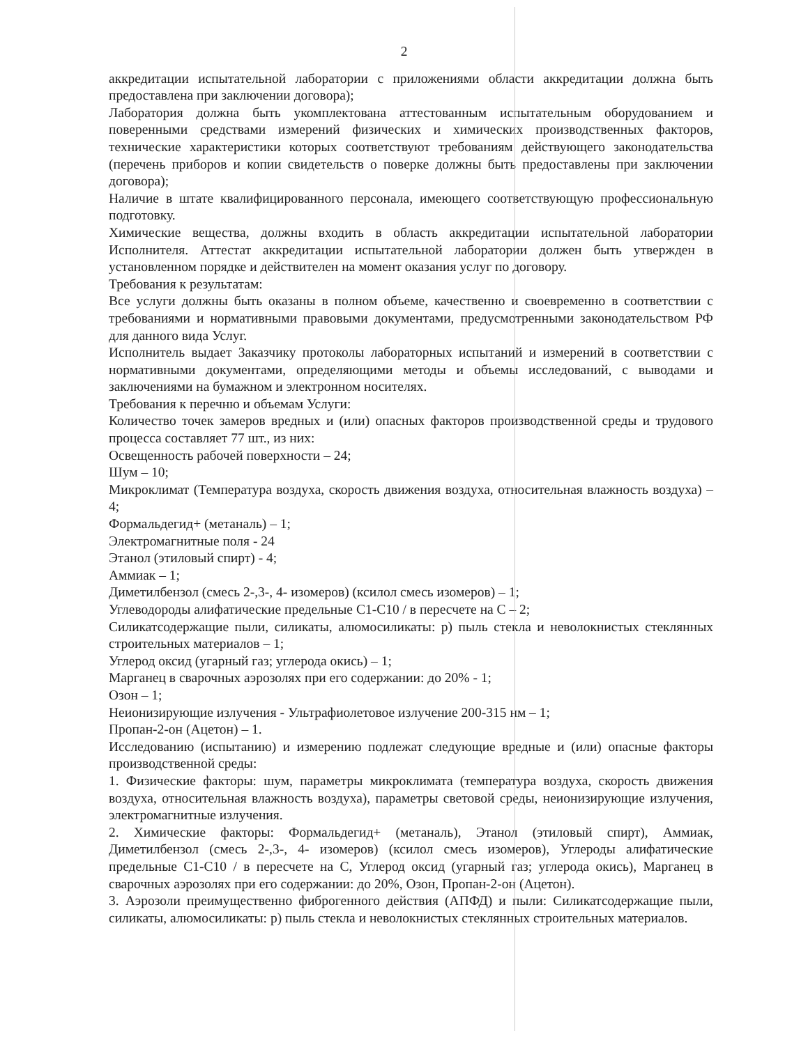2
аккредитации испытательной лаборатории с приложениями области аккредитации должна быть предоставлена при заключении договора);
Лаборатория должна быть укомплектована аттестованным испытательным оборудованием и поверенными средствами измерений физических и химических производственных факторов, технические характеристики которых соответствуют требованиям действующего законодательства (перечень приборов и копии свидетельств о поверке должны быть предоставлены при заключении договора);
Наличие в штате квалифицированного персонала, имеющего соответствующую профессиональную подготовку.
Химические вещества, должны входить в область аккредитации испытательной лаборатории Исполнителя. Аттестат аккредитации испытательной лаборатории должен быть утвержден в установленном порядке и действителен на момент оказания услуг по договору.
Требования к результатам:
Все услуги должны быть оказаны в полном объеме, качественно и своевременно в соответствии с требованиями и нормативными правовыми документами, предусмотренными законодательством РФ для данного вида Услуг.
Исполнитель выдает Заказчику протоколы лабораторных испытаний и измерений в соответствии с нормативными документами, определяющими методы и объемы исследований, с выводами и заключениями на бумажном и электронном носителях.
Требования к перечню и объемам Услуги:
Количество точек замеров вредных и (или) опасных факторов производственной среды и трудового процесса составляет 77 шт., из них:
Освещенность рабочей поверхности – 24;
Шум – 10;
Микроклимат (Температура воздуха, скорость движения воздуха, относительная влажность воздуха) – 4;
Формальдегид+ (метаналь) – 1;
Электромагнитные поля - 24
Этанол (этиловый спирт) - 4;
Аммиак – 1;
Диметилбензол (смесь 2-,3-, 4- изомеров) (ксилол смесь изомеров) – 1;
Углеводороды алифатические предельные С1-С10 / в пересчете на С – 2;
Силикатсодержащие пыли, силикаты, алюмосиликаты: р) пыль стекла и неволокнистых стеклянных строительных материалов – 1;
Углерод оксид (угарный газ; углерода окись) – 1;
Марганец в сварочных аэрозолях при его содержании: до 20% - 1;
Озон – 1;
Неионизирующие излучения - Ультрафиолетовое излучение 200-315 нм – 1;
Пропан-2-он (Ацетон) – 1.
Исследованию (испытанию) и измерению подлежат следующие вредные и (или) опасные факторы производственной среды:
1. Физические факторы: шум, параметры микроклимата (температура воздуха, скорость движения воздуха, относительная влажность воздуха), параметры световой среды, неионизирующие излучения, электромагнитные излучения.
2. Химические факторы: Формальдегид+ (метаналь), Этанол (этиловый спирт), Аммиак, Диметилбензол (смесь 2-,3-, 4- изомеров) (ксилол смесь изомеров), Углероды алифатические предельные С1-С10 / в пересчете на С, Углерод оксид (угарный газ; углерода окись), Марганец в сварочных аэрозолях при его содержании: до 20%, Озон, Пропан-2-он (Ацетон).
3. Аэрозоли преимущественно фиброгенного действия (АПФД) и пыли: Силикатсодержащие пыли, силикаты, алюмосиликаты: р) пыль стекла и неволокнистых стеклянных строительных материалов.